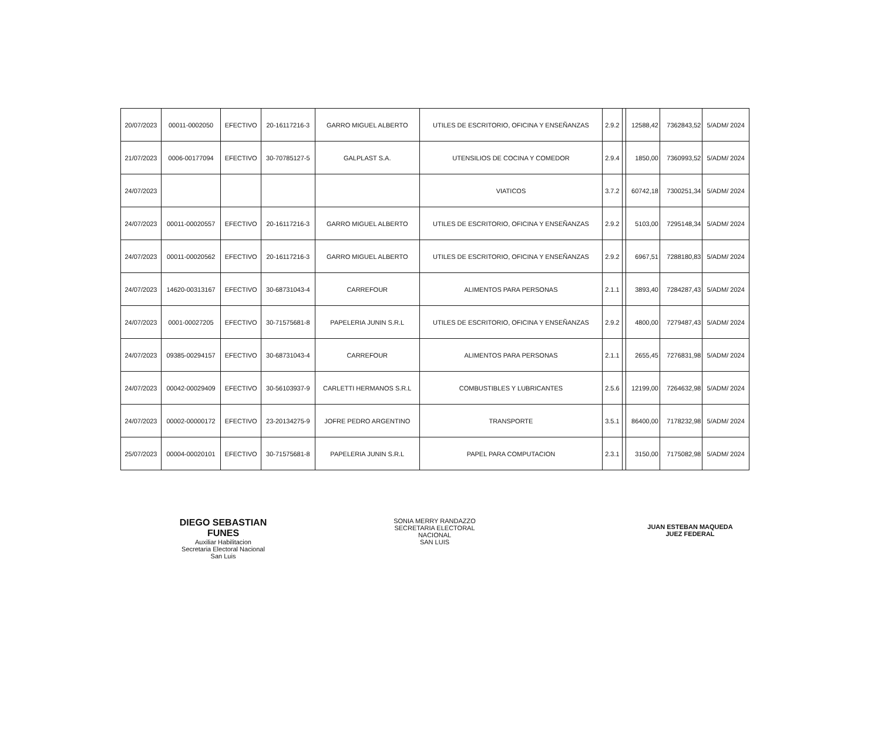| 20/07/2023 | 00011-0002050 | EFECTIVO | 20-16117216-3 | GARRO MIGUEL ALBERTO | UTILES DE ESCRITORIO, OFICINA Y ENSEÑANZAS | 2.9.2 | | 12588,42 | 7362843,52 | 5/ADM/ 2024 |
| 21/07/2023 | 0006-00177094 | EFECTIVO | 30-70785127-5 | GALPLAST S.A. | UTENSILIOS DE COCINA Y COMEDOR | 2.9.4 | | 1850,00 | 7360993,52 | 5/ADM/ 2024 |
| 24/07/2023 | | | | | VIATICOS | 3.7.2 | | 60742,18 | 7300251,34 | 5/ADM/ 2024 |
| 24/07/2023 | 00011-00020557 | EFECTIVO | 20-16117216-3 | GARRO MIGUEL ALBERTO | UTILES DE ESCRITORIO, OFICINA Y ENSEÑANZAS | 2.9.2 | | 5103,00 | 7295148,34 | 5/ADM/ 2024 |
| 24/07/2023 | 00011-00020562 | EFECTIVO | 20-16117216-3 | GARRO MIGUEL ALBERTO | UTILES DE ESCRITORIO, OFICINA Y ENSEÑANZAS | 2.9.2 | | 6967,51 | 7288180,83 | 5/ADM/ 2024 |
| 24/07/2023 | 14620-00313167 | EFECTIVO | 30-68731043-4 | CARREFOUR | ALIMENTOS PARA PERSONAS | 2.1.1 | | 3893,40 | 7284287,43 | 5/ADM/ 2024 |
| 24/07/2023 | 0001-00027205 | EFECTIVO | 30-71575681-8 | PAPELERIA JUNIN S.R.L | UTILES DE ESCRITORIO, OFICINA Y ENSEÑANZAS | 2.9.2 | | 4800,00 | 7279487,43 | 5/ADM/ 2024 |
| 24/07/2023 | 09385-00294157 | EFECTIVO | 30-68731043-4 | CARREFOUR | ALIMENTOS PARA PERSONAS | 2.1.1 | | 2655,45 | 7276831,98 | 5/ADM/ 2024 |
| 24/07/2023 | 00042-00029409 | EFECTIVO | 30-56103937-9 | CARLETTI HERMANOS S.R.L | COMBUSTIBLES Y LUBRICANTES | 2.5.6 | | 12199,00 | 7264632,98 | 5/ADM/ 2024 |
| 24/07/2023 | 00002-00000172 | EFECTIVO | 23-20134275-9 | JOFRE PEDRO ARGENTINO | TRANSPORTE | 3.5.1 | | 86400,00 | 7178232,98 | 5/ADM/ 2024 |
| 25/07/2023 | 00004-00020101 | EFECTIVO | 30-71575681-8 | PAPELERIA JUNIN S.R.L | PAPEL PARA COMPUTACION | 2.3.1 | | 3150,00 | 7175082,98 | 5/ADM/ 2024 |
DIEGO SEBASTIAN FUNES
Auxiliar Habilitacion
Secretaria Electoral Nacional
San Luis
SONIA MERRY RANDAZZO
SECRETARIA ELECTORAL NACIONAL
SAN LUIS
JUAN ESTEBAN MAQUEDA
JUEZ FEDERAL